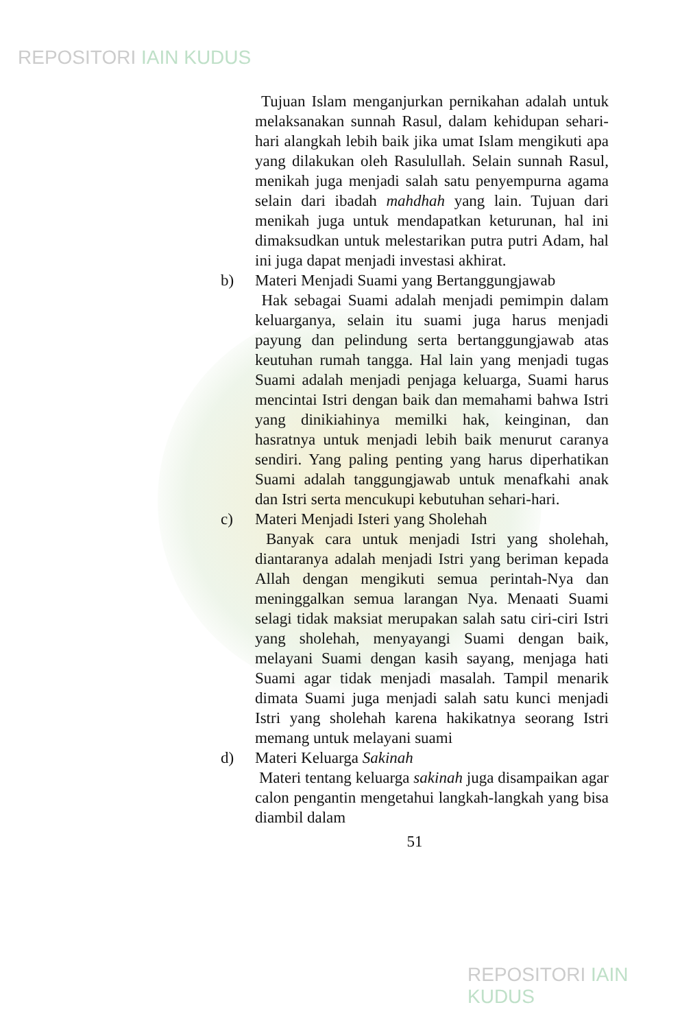REPOSITORI IAIN KUDUS
Tujuan Islam menganjurkan pernikahan adalah untuk melaksanakan sunnah Rasul, dalam kehidupan sehari-hari alangkah lebih baik jika umat Islam mengikuti apa yang dilakukan oleh Rasulullah. Selain sunnah Rasul, menikah juga menjadi salah satu penyempurna agama selain dari ibadah mahdhah yang lain. Tujuan dari menikah juga untuk mendapatkan keturunan, hal ini dimaksudkan untuk melestarikan putra putri Adam, hal ini juga dapat menjadi investasi akhirat.
b) Materi Menjadi Suami yang Bertanggungjawab
Hak sebagai Suami adalah menjadi pemimpin dalam keluarganya, selain itu suami juga harus menjadi payung dan pelindung serta bertanggungjawab atas keutuhan rumah tangga. Hal lain yang menjadi tugas Suami adalah menjadi penjaga keluarga, Suami harus mencintai Istri dengan baik dan memahami bahwa Istri yang dinikiahinya memilki hak, keinginan, dan hasratnya untuk menjadi lebih baik menurut caranya sendiri. Yang paling penting yang harus diperhatikan Suami adalah tanggungjawab untuk menafkahi anak dan Istri serta mencukupi kebutuhan sehari-hari.
c) Materi Menjadi Isteri yang Sholehah
Banyak cara untuk menjadi Istri yang sholehah, diantaranya adalah menjadi Istri yang beriman kepada Allah dengan mengikuti semua perintah-Nya dan meninggalkan semua larangan Nya. Menaati Suami selagi tidak maksiat merupakan salah satu ciri-ciri Istri yang sholehah, menyayangi Suami dengan baik, melayani Suami dengan kasih sayang, menjaga hati Suami agar tidak menjadi masalah. Tampil menarik dimata Suami juga menjadi salah satu kunci menjadi Istri yang sholehah karena hakikatnya seorang Istri memang untuk melayani suami
d) Materi Keluarga Sakinah
Materi tentang keluarga sakinah juga disampaikan agar calon pengantin mengetahui langkah-langkah yang bisa diambil dalam
51
REPOSITORI IAIN KUDUS